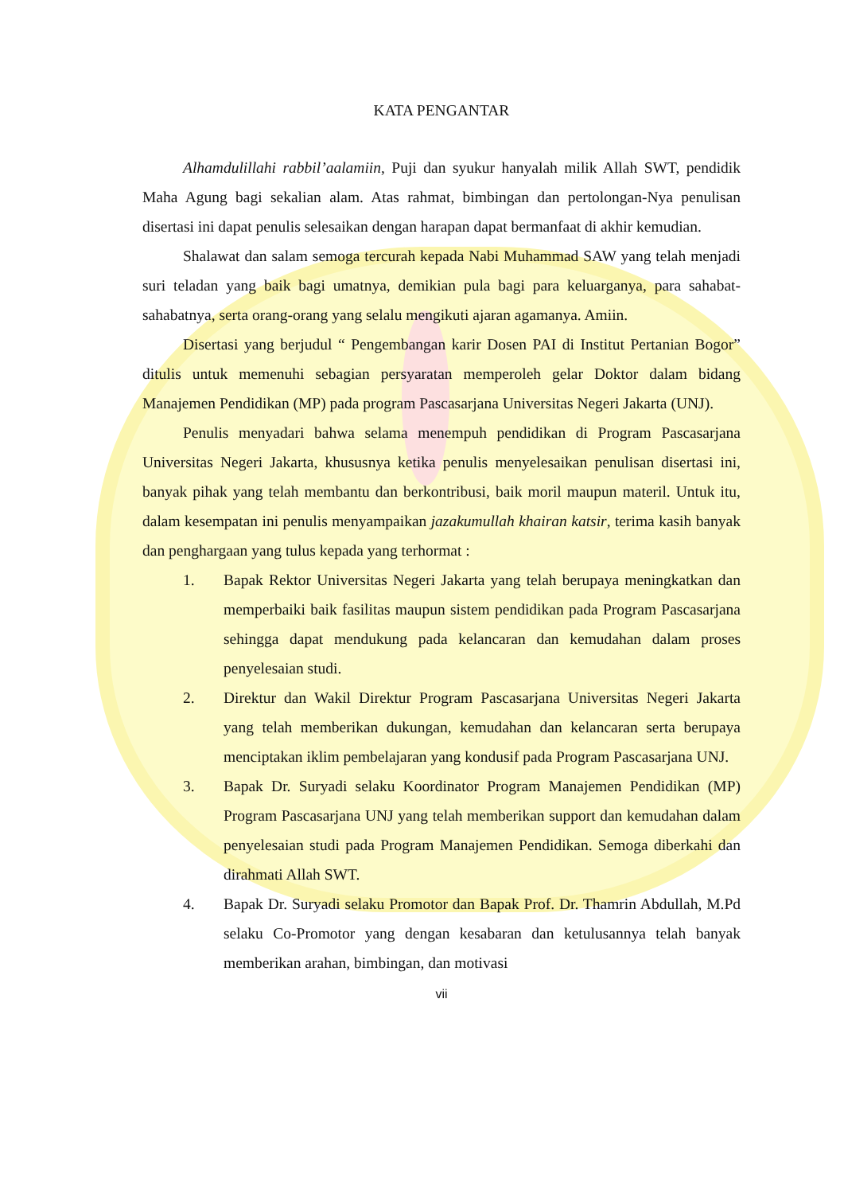KATA PENGANTAR
Alhamdulillahi rabbil’aalamiin, Puji dan syukur hanyalah milik Allah SWT, pendidik Maha Agung bagi sekalian alam. Atas rahmat, bimbingan dan pertolongan-Nya penulisan disertasi ini dapat penulis selesaikan dengan harapan dapat bermanfaat di akhir kemudian.
Shalawat dan salam semoga tercurah kepada Nabi Muhammad SAW yang telah menjadi suri teladan yang baik bagi umatnya, demikian pula bagi para keluarganya, para sahabat-sahabatnya, serta orang-orang yang selalu mengikuti ajaran agamanya. Amiin.
Disertasi yang berjudul “ Pengembangan karir Dosen PAI di Institut Pertanian Bogor” ditulis untuk memenuhi sebagian persyaratan memperoleh gelar Doktor dalam bidang Manajemen Pendidikan (MP) pada program Pascasarjana Universitas Negeri Jakarta (UNJ).
Penulis menyadari bahwa selama menempuh pendidikan di Program Pascasarjana Universitas Negeri Jakarta, khususnya ketika penulis menyelesaikan penulisan disertasi ini, banyak pihak yang telah membantu dan berkontribusi, baik moril maupun materil. Untuk itu, dalam kesempatan ini penulis menyampaikan jazakumullah khairan katsir, terima kasih banyak dan penghargaan yang tulus kepada yang terhormat :
1. Bapak Rektor Universitas Negeri Jakarta yang telah berupaya meningkatkan dan memperbaiki baik fasilitas maupun sistem pendidikan pada Program Pascasarjana sehingga dapat mendukung pada kelancaran dan kemudahan dalam proses penyelesaian studi.
2. Direktur dan Wakil Direktur Program Pascasarjana Universitas Negeri Jakarta yang telah memberikan dukungan, kemudahan dan kelancaran serta berupaya menciptakan iklim pembelajaran yang kondusif pada Program Pascasarjana UNJ.
3. Bapak Dr. Suryadi selaku Koordinator Program Manajemen Pendidikan (MP) Program Pascasarjana UNJ yang telah memberikan support dan kemudahan dalam penyelesaian studi pada Program Manajemen Pendidikan. Semoga diberkahi dan dirahmati Allah SWT.
4. Bapak Dr. Suryadi selaku Promotor dan Bapak Prof. Dr. Thamrin Abdullah, M.Pd selaku Co-Promotor yang dengan kesabaran dan ketulusannya telah banyak memberikan arahan, bimbingan, dan motivasi
vii